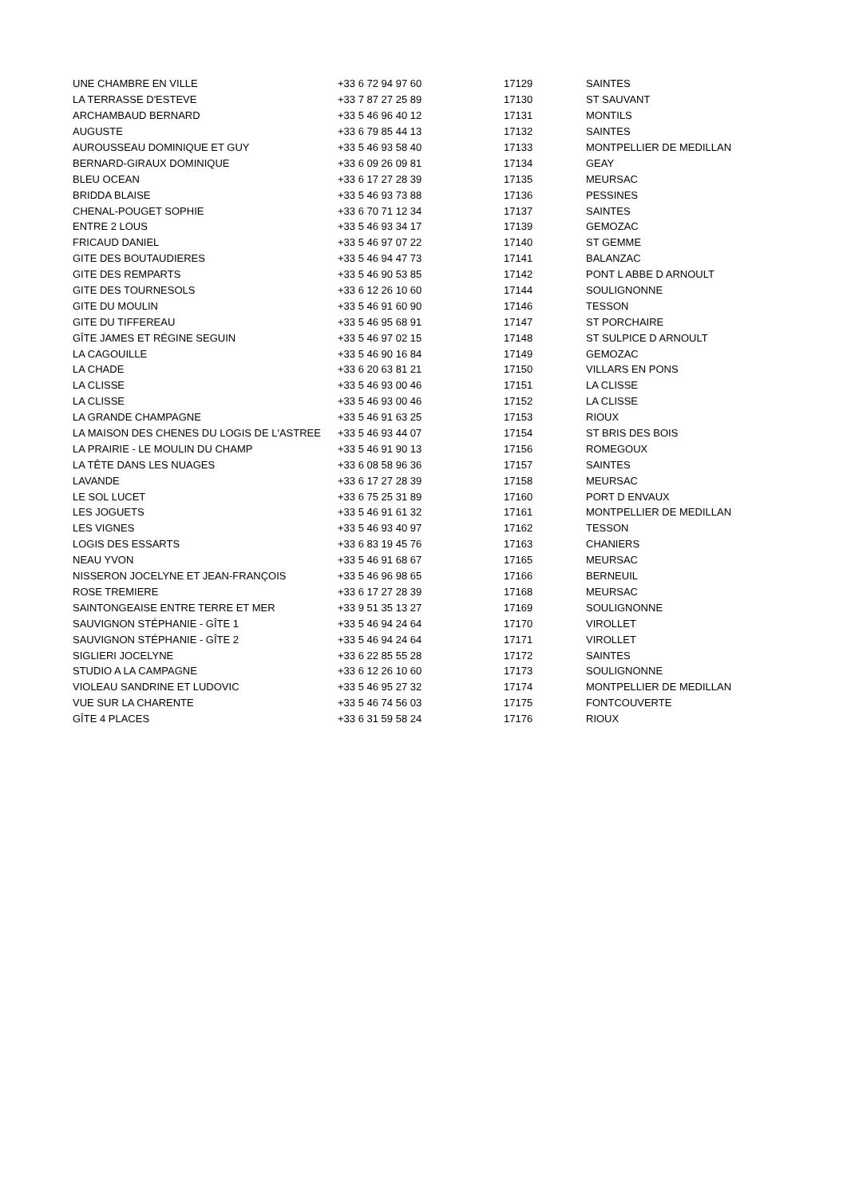| UNE CHAMBRE EN VILLE | +33 6 72 94 97 60 | 17129 | SAINTES |
| LA TERRASSE D'ESTEVE | +33 7 87 27 25 89 | 17130 | ST SAUVANT |
| ARCHAMBAUD BERNARD | +33 5 46 96 40 12 | 17131 | MONTILS |
| AUGUSTE | +33 6 79 85 44 13 | 17132 | SAINTES |
| AUROUSSEAU DOMINIQUE ET GUY | +33 5 46 93 58 40 | 17133 | MONTPELLIER DE MEDILLAN |
| BERNARD-GIRAUX DOMINIQUE | +33 6 09 26 09 81 | 17134 | GEAY |
| BLEU OCEAN | +33 6 17 27 28 39 | 17135 | MEURSAC |
| BRIDDA BLAISE | +33 5 46 93 73 88 | 17136 | PESSINES |
| CHENAL-POUGET SOPHIE | +33 6 70 71 12 34 | 17137 | SAINTES |
| ENTRE 2 LOUS | +33 5 46 93 34 17 | 17139 | GEMOZAC |
| FRICAUD DANIEL | +33 5 46 97 07 22 | 17140 | ST GEMME |
| GITE DES BOUTAUDIERES | +33 5 46 94 47 73 | 17141 | BALANZAC |
| GITE DES REMPARTS | +33 5 46 90 53 85 | 17142 | PONT L ABBE D ARNOULT |
| GITE DES TOURNESOLS | +33 6 12 26 10 60 | 17144 | SOULIGNONNE |
| GITE DU MOULIN | +33 5 46 91 60 90 | 17146 | TESSON |
| GITE DU TIFFEREAU | +33 5 46 95 68 91 | 17147 | ST PORCHAIRE |
| GÎTE JAMES ET RÉGINE SEGUIN | +33 5 46 97 02 15 | 17148 | ST SULPICE D ARNOULT |
| LA CAGOUILLE | +33 5 46 90 16 84 | 17149 | GEMOZAC |
| LA CHADE | +33 6 20 63 81 21 | 17150 | VILLARS EN PONS |
| LA CLISSE | +33 5 46 93 00 46 | 17151 | LA CLISSE |
| LA CLISSE | +33 5 46 93 00 46 | 17152 | LA CLISSE |
| LA GRANDE CHAMPAGNE | +33 5 46 91 63 25 | 17153 | RIOUX |
| LA MAISON DES CHENES DU LOGIS DE L'ASTREE | +33 5 46 93 44 07 | 17154 | ST BRIS DES BOIS |
| LA PRAIRIE - LE MOULIN DU CHAMP | +33 5 46 91 90 13 | 17156 | ROMEGOUX |
| LA TÊTE DANS LES NUAGES | +33 6 08 58 96 36 | 17157 | SAINTES |
| LAVANDE | +33 6 17 27 28 39 | 17158 | MEURSAC |
| LE SOL LUCET | +33 6 75 25 31 89 | 17160 | PORT D ENVAUX |
| LES JOGUETS | +33 5 46 91 61 32 | 17161 | MONTPELLIER DE MEDILLAN |
| LES VIGNES | +33 5 46 93 40 97 | 17162 | TESSON |
| LOGIS DES ESSARTS | +33 6 83 19 45 76 | 17163 | CHANIERS |
| NEAU YVON | +33 5 46 91 68 67 | 17165 | MEURSAC |
| NISSERON JOCELYNE ET JEAN-FRANÇOIS | +33 5 46 96 98 65 | 17166 | BERNEUIL |
| ROSE TREMIERE | +33 6 17 27 28 39 | 17168 | MEURSAC |
| SAINTONGEAISE ENTRE TERRE ET MER | +33 9 51 35 13 27 | 17169 | SOULIGNONNE |
| SAUVIGNON STÉPHANIE - GÎTE 1 | +33 5 46 94 24 64 | 17170 | VIROLLET |
| SAUVIGNON STÉPHANIE - GÎTE 2 | +33 5 46 94 24 64 | 17171 | VIROLLET |
| SIGLIERI JOCELYNE | +33 6 22 85 55 28 | 17172 | SAINTES |
| STUDIO A LA CAMPAGNE | +33 6 12 26 10 60 | 17173 | SOULIGNONNE |
| VIOLEAU SANDRINE ET LUDOVIC | +33 5 46 95 27 32 | 17174 | MONTPELLIER DE MEDILLAN |
| VUE SUR LA CHARENTE | +33 5 46 74 56 03 | 17175 | FONTCOUVERTE |
| GÎTE 4 PLACES | +33 6 31 59 58 24 | 17176 | RIOUX |